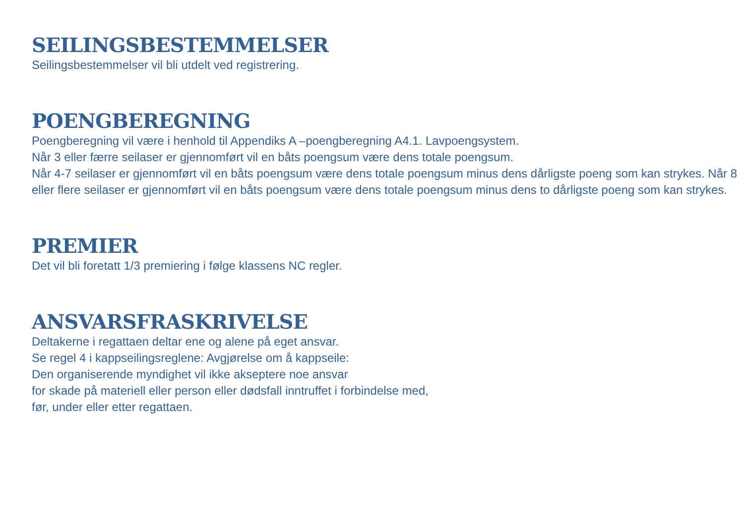SEILINGSBESTEMMELSER
Seilingsbestemmelser vil bli utdelt ved registrering.
POENGBEREGNING
Poengberegning vil være i henhold til Appendiks A –poengberegning A4.1. Lavpoengsystem.
Når 3 eller færre seilaser er gjennomført vil en båts poengsum være dens totale poengsum.
Når 4-7 seilaser er gjennomført vil en båts poengsum være dens totale poengsum minus dens dårligste poeng som kan strykes. Når 8 eller flere seilaser er gjennomført vil en båts poengsum være dens totale poengsum minus dens to dårligste poeng som kan strykes.
PREMIER
Det vil bli foretatt 1/3 premiering i følge klassens NC regler.
ANSVARSFRASKRIVELSE
Deltakerne i regattaen deltar ene og alene på eget ansvar.
Se regel 4 i kappseilingsreglene: Avgjørelse om å kappseile:
Den organiserende myndighet vil ikke akseptere noe ansvar
for skade på materiell eller person eller dødsfall inntruffet i forbindelse med,
før, under eller etter regattaen.